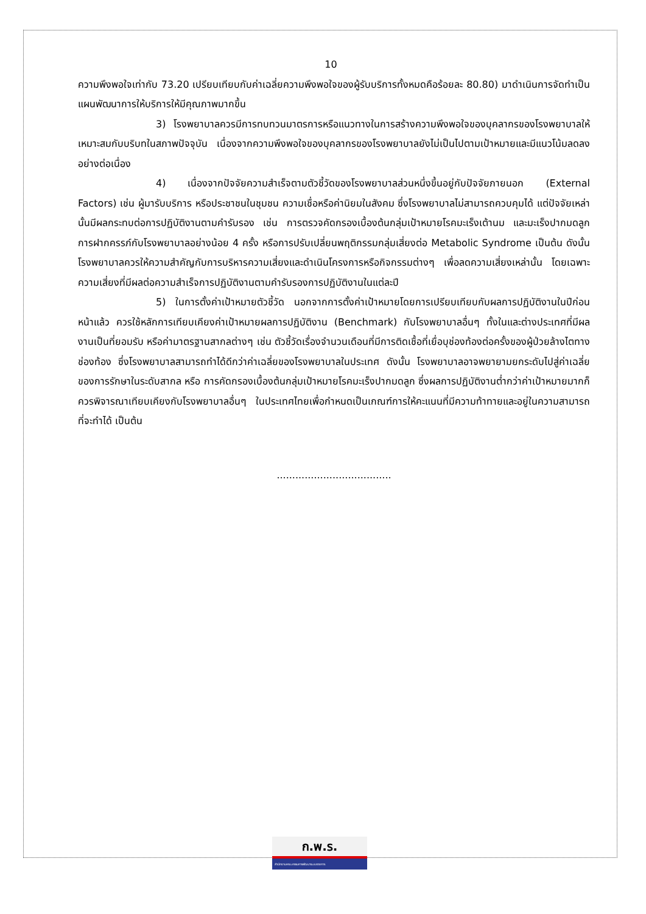10
ความพึงพอใจเท่ากับ 73.20 เปรียบเทียบกับค่าเฉลี่ยความพึงพอใจของผู้รับบริการทั้งหมดคือร้อยละ 80.80) มาดำเนินการจัดทำเป็นแผนพัฒนาการให้บริการให้มีคุณภาพมากขึ้น
3) โรงพยาบาลควรมีการทบทวนมาตรการหรือแนวทางในการสร้างความพึงพอใจของบุคลากรของโรงพยาบาลให้เหมาะสมกับบริบทในสภาพปัจจุบัน เนื่องจากความพึงพอใจของบุคลากรของโรงพยาบาลยังไม่เป็นไปตามเป้าหมายและมีแนวโน้มลดลงอย่างต่อเนื่อง
4) เนื่องจากปัจจัยความสำเร็จตามตัวชี้วัดของโรงพยาบาลส่วนหนึ่งขึ้นอยู่กับปัจจัยภายนอก (External Factors) เช่น ผู้มารับบริการ หรือประชาชนในชุมชน ความเชื่อหรือค่านิยมในสังคม ซึ่งโรงพยาบาลไม่สามารถควบคุมได้ แต่ปัจจัยเหล่านั้นมีผลกระทบต่อการปฏิบัติงานตามคำรับรอง เช่น การตรวจคัดกรองเบื้องต้นกลุ่มเป้าหมายโรคมะเร็งเต้านม และมะเร็งปากมดลูก การฝากครรภ์กับโรงพยาบาลอย่างน้อย 4 ครั้ง หรือการปรับเปลี่ยนพฤติกรรมกลุ่มเสี่ยงต่อ Metabolic Syndrome เป็นต้น ดังนั้น โรงพยาบาลควรให้ความสำคัญกับการบริหารความเสี่ยงและดำเนินโครงการหรือกิจกรรมต่างๆ เพื่อลดความเสี่ยงเหล่านั้น โดยเฉพาะความเสี่ยงที่มีผลต่อความสำเร็จการปฏิบัติงานตามคำรับรองการปฏิบัติงานในแต่ละปี
5) ในการตั้งค่าเป้าหมายตัวชี้วัด นอกจากการตั้งค่าเป้าหมายโดยการเปรียบเทียบกับผลการปฏิบัติงานในปีก่อนหน้าแล้ว ควรใช้หลักการเทียบเคียงค่าเป้าหมายผลการปฏิบัติงาน (Benchmark) กับโรงพยาบาลอื่นๆ ทั้งในและต่างประเทศที่มีผลงานเป็นที่ยอมรับ หรือค่ามาตรฐานสากลต่างๆ เช่น ตัวชี้วัดเรื่องจำนวนเดือนที่มีการติดเชื้อที่เยื่อบุช่องท้องต่อครั้งของผู้ป่วยล้างไตทางช่องท้อง ซึ่งโรงพยาบาลสามารถทำได้ดีกว่าค่าเฉลี่ยของโรงพยาบาลในประเทศ ดังนั้น โรงพยาบาลอาจพยายามยกระดับไปสู่ค่าเฉลี่ยของการรักษาในระดับสากล หรือ การคัดกรองเบื้องต้นกลุ่มเป้าหมายโรคมะเร็งปากมดลูก ซึ่งผลการปฏิบัติงานต่ำกว่าค่าเป้าหมายมากก็ควรพิจารณาเทียบเคียงกับโรงพยาบาลอื่นๆ ในประเทศไทยเพื่อกำหนดเป็นเกณฑ์การให้คะแนนที่มีความท้าทายและอยู่ในความสามารถที่จะทำได้ เป็นต้น
.....................................
ก.พ.ร.
สำนักงานคณะกรรมการพัฒนาระบบราชการ